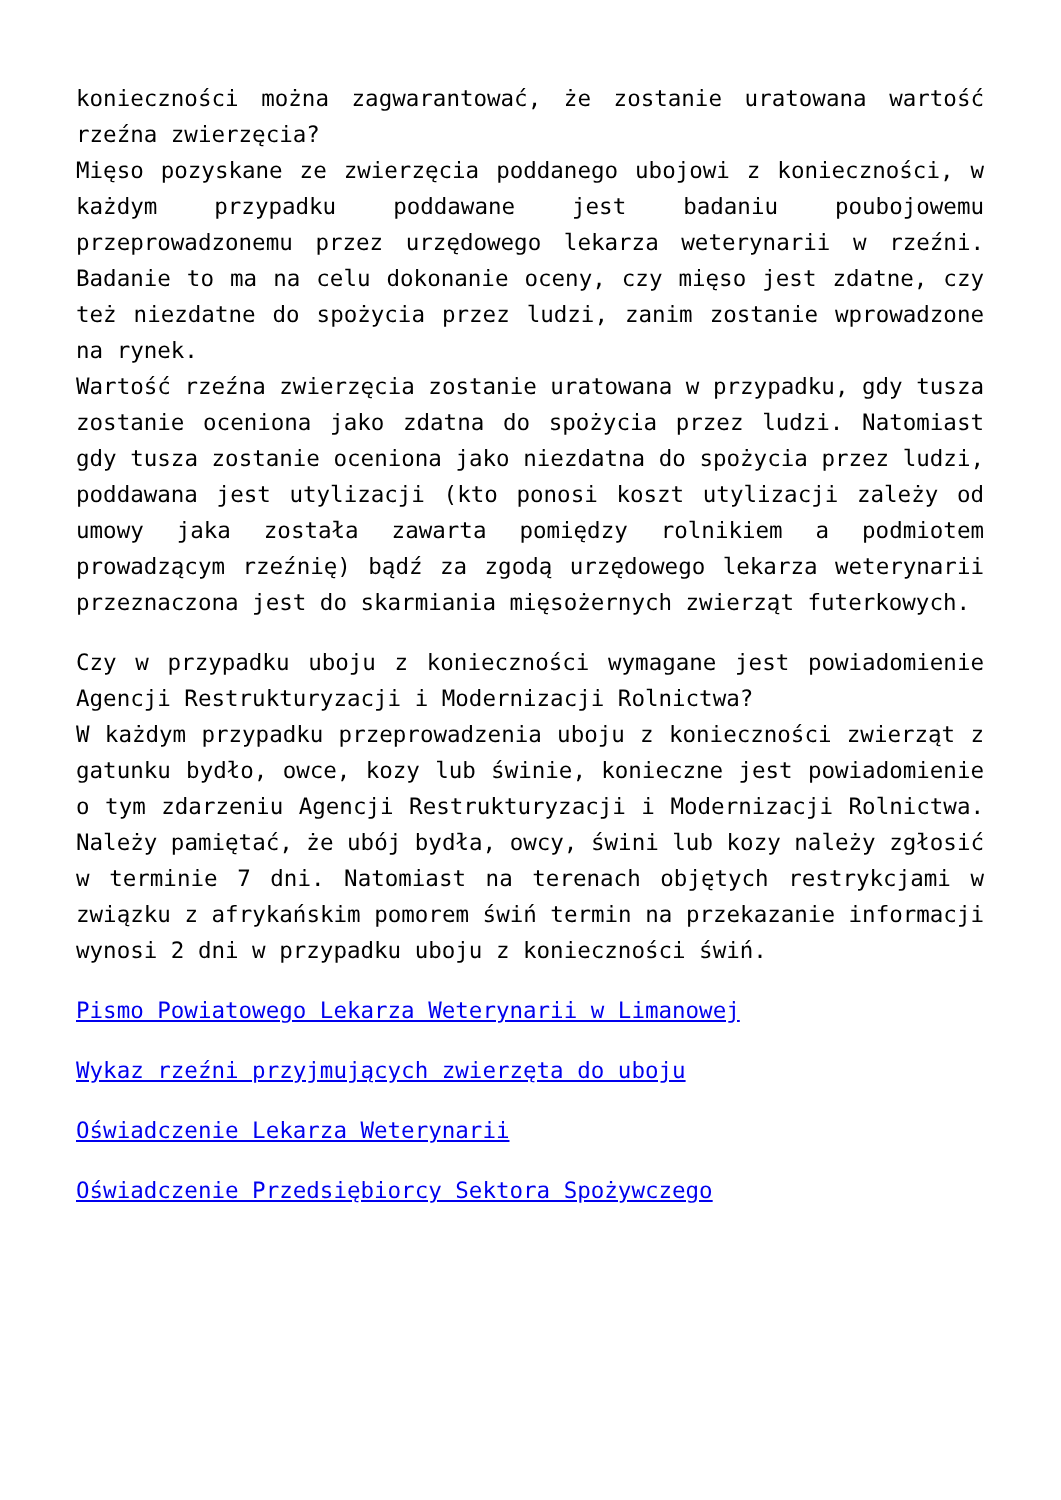konieczności można zagwarantować, że zostanie uratowana wartość rzeźna zwierzęcia?
Mięso pozyskane ze zwierzęcia poddanego ubojowi z konieczności, w każdym przypadku poddawane jest badaniu poubojowemu przeprowadzonemu przez urzędowego lekarza weterynarii w rzeźni. Badanie to ma na celu dokonanie oceny, czy mięso jest zdatne, czy też niezdatne do spożycia przez ludzi, zanim zostanie wprowadzone na rynek.
Wartość rzeźna zwierzęcia zostanie uratowana w przypadku, gdy tusza zostanie oceniona jako zdatna do spożycia przez ludzi. Natomiast gdy tusza zostanie oceniona jako niezdatna do spożycia przez ludzi, poddawana jest utylizacji (kto ponosi koszt utylizacji zależy od umowy jaka została zawarta pomiędzy rolnikiem a podmiotem prowadzącym rzeźnię) bądź za zgodą urzędowego lekarza weterynarii przeznaczona jest do skarmiania mięsożernych zwierząt futerkowych.
Czy w przypadku uboju z konieczności wymagane jest powiadomienie Agencji Restrukturyzacji i Modernizacji Rolnictwa?
W każdym przypadku przeprowadzenia uboju z konieczności zwierząt z gatunku bydło, owce, kozy lub świnie, konieczne jest powiadomienie o tym zdarzeniu Agencji Restrukturyzacji i Modernizacji Rolnictwa. Należy pamiętać, że ubój bydła, owcy, świni lub kozy należy zgłosić w terminie 7 dni. Natomiast na terenach objętych restrykcjami w związku z afrykańskim pomorem świń termin na przekazanie informacji wynosi 2 dni w przypadku uboju z konieczności świń.
Pismo Powiatowego Lekarza Weterynarii w Limanowej
Wykaz rzeźni przyjmujących zwierzęta do uboju
Oświadczenie Lekarza Weterynarii
Oświadczenie Przedsiębiorcy Sektora Spożywczego